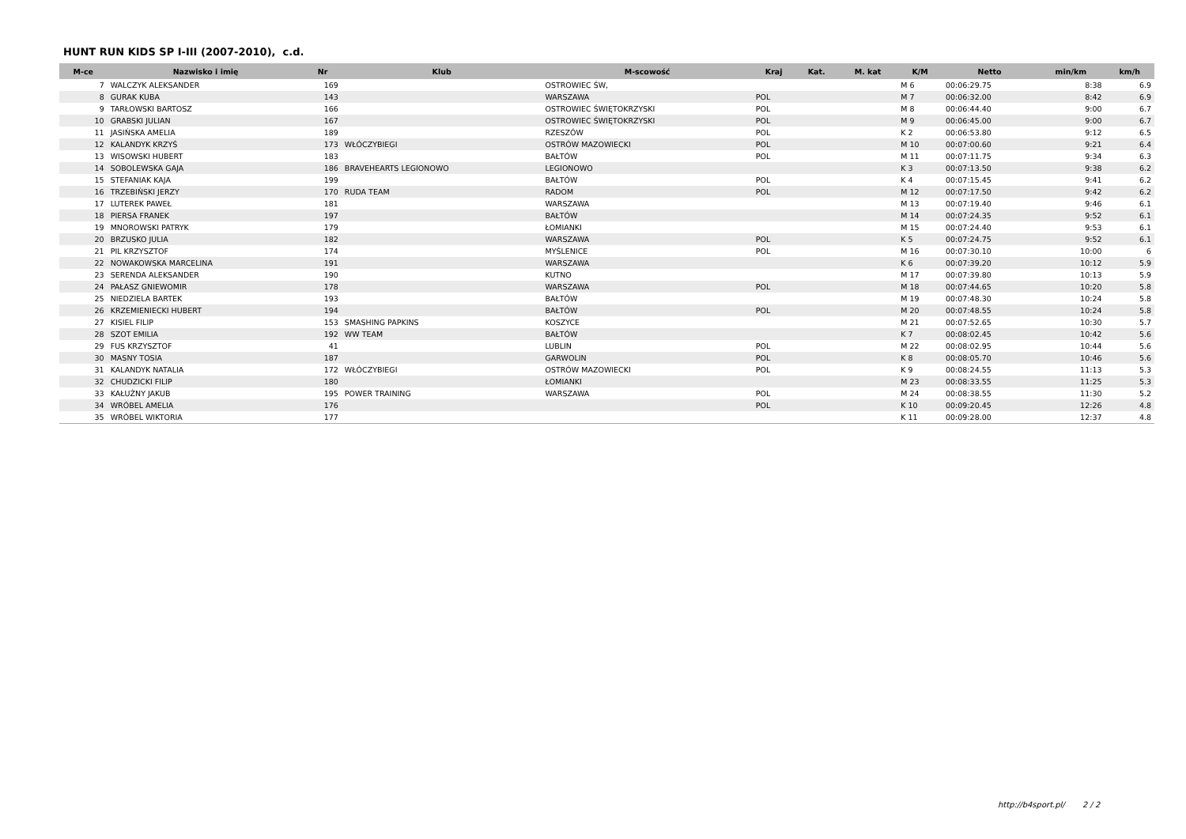HUNT RUN KIDS SP I-III (2007-2010), c.d.
| M-ce | Nazwisko i imię | Nr | Klub | M-scowość | Kraj | Kat. | M. kat | K/M | Netto | min/km | km/h |
| --- | --- | --- | --- | --- | --- | --- | --- | --- | --- | --- | --- |
| 7 | WALCZYK ALEKSANDER | 169 | | OSTROWIEC ŚW, | | | | M 6 | 00:06:29.75 | 8:38 | 6.9 |
| 8 | GURAK KUBA | 143 | | WARSZAWA | POL | | | M 7 | 00:06:32.00 | 8:42 | 6.9 |
| 9 | TARŁOWSKI BARTOSZ | 166 | | OSTROWIEC ŚWIĘTOKRZYSKI | POL | | | M 8 | 00:06:44.40 | 9:00 | 6.7 |
| 10 | GRABSKI JULIAN | 167 | | OSTROWIEC ŚWIĘTOKRZYSKI | POL | | | M 9 | 00:06:45.00 | 9:00 | 6.7 |
| 11 | JASIŃSKA AMELIA | 189 | | RZESZÓW | POL | | | K 2 | 00:06:53.80 | 9:12 | 6.5 |
| 12 | KALANDYK KRZYŚ | 173 | WŁÓCZYBIEGI | OSTRÓW MAZOWIECKI | POL | | | M 10 | 00:07:00.60 | 9:21 | 6.4 |
| 13 | WISOWSKI HUBERT | 183 | | BAŁTÓW | POL | | | M 11 | 00:07:11.75 | 9:34 | 6.3 |
| 14 | SOBOLEWSKA GAJA | 186 | BRAVEHEARTS LEGIONOWO | LEGIONOWO | | | | K 3 | 00:07:13.50 | 9:38 | 6.2 |
| 15 | STEFANIAK KAJA | 199 | | BAŁTÓW | POL | | | K 4 | 00:07:15.45 | 9:41 | 6.2 |
| 16 | TRZEBIŃSKI JERZY | 170 | RUDA TEAM | RADOM | POL | | | M 12 | 00:07:17.50 | 9:42 | 6.2 |
| 17 | LUTEREK PAWEŁ | 181 | | WARSZAWA | | | | M 13 | 00:07:19.40 | 9:46 | 6.1 |
| 18 | PIERSA FRANEK | 197 | | BAŁTÓW | | | | M 14 | 00:07:24.35 | 9:52 | 6.1 |
| 19 | MNOROWSKI PATRYK | 179 | | ŁOMIANKI | | | | M 15 | 00:07:24.40 | 9:53 | 6.1 |
| 20 | BRZUSKO JULIA | 182 | | WARSZAWA | POL | | | K 5 | 00:07:24.75 | 9:52 | 6.1 |
| 21 | PIL KRZYSZTOF | 174 | | MYŚLENICE | POL | | | M 16 | 00:07:30.10 | 10:00 | 6 |
| 22 | NOWAKOWSKA MARCELINA | 191 | | WARSZAWA | | | | K 6 | 00:07:39.20 | 10:12 | 5.9 |
| 23 | SERENDA ALEKSANDER | 190 | | KUTNO | | | | M 17 | 00:07:39.80 | 10:13 | 5.9 |
| 24 | PAŁASZ GNIEWOMIR | 178 | | WARSZAWA | POL | | | M 18 | 00:07:44.65 | 10:20 | 5.8 |
| 25 | NIEDZIELA BARTEK | 193 | | BAŁTÓW | | | | M 19 | 00:07:48.30 | 10:24 | 5.8 |
| 26 | KRZEMIENIECKI HUBERT | 194 | | BAŁTÓW | POL | | | M 20 | 00:07:48.55 | 10:24 | 5.8 |
| 27 | KISIEL FILIP | 153 | SMASHING PAPKINS | KOSZYCE | | | | M 21 | 00:07:52.65 | 10:30 | 5.7 |
| 28 | SZOT EMILIA | 192 | WW TEAM | BAŁTÓW | | | | K 7 | 00:08:02.45 | 10:42 | 5.6 |
| 29 | FUS KRZYSZTOF | 41 | | LUBLIN | POL | | | M 22 | 00:08:02.95 | 10:44 | 5.6 |
| 30 | MASNY TOSIA | 187 | | GARWOLIN | POL | | | K 8 | 00:08:05.70 | 10:46 | 5.6 |
| 31 | KALANDYK NATALIA | 172 | WŁÓCZYBIEGI | OSTRÓW MAZOWIECKI | POL | | | K 9 | 00:08:24.55 | 11:13 | 5.3 |
| 32 | CHUDZICKI FILIP | 180 | | ŁOMIANKI | | | | M 23 | 00:08:33.55 | 11:25 | 5.3 |
| 33 | KAŁUŻNY JAKUB | 195 | POWER TRAINING | WARSZAWA | POL | | | M 24 | 00:08:38.55 | 11:30 | 5.2 |
| 34 | WRÓBEL AMELIA | 176 | | | POL | | | K 10 | 00:09:20.45 | 12:26 | 4.8 |
| 35 | WRÓBEL WIKTORIA | 177 | | | | | | K 11 | 00:09:28.00 | 12:37 | 4.8 |
http://b4sport.pl/ 2 / 2